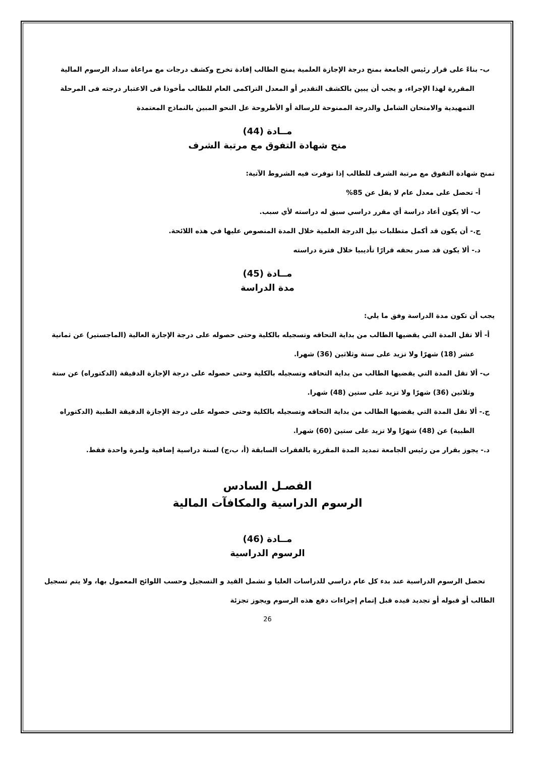ب- بناءً على قرار رئيس الجامعة بمنح درجة الإجازة العلمية يمنح الطالب إفادة تخرج وكشف درجات مع مراعاة سداد الرسوم المالية المقررة لهذا الإجراء، و يجب أن يبين بالكشف التقدير أو المعدل التراكمى العام للطالب مأخوذا فى الاعتبار درجته فى المرحلة التمهيدية والامتحان الشامل والدرجة الممنوحة للرسالة أو الأطروحة عل النحو المبين بالنماذج المعتمدة
مــادة (44)
منح شهادة التفوق مع مرتبة الشرف
تمنح شهادة التفوق مع مرتبة الشرف للطالب إذا توفرت فيه الشروط الآتية:
أ- تحصل على معدل عام لا يقل عن 85%
ب- ألا يكون أعاد دراسة أي مقرر دراسي سبق له دراسته لأي سبب.
ج.- أن يكون قد أكمل متطلبات نيل الدرجة العلمية خلال المدة المنصوص عليها في هذه اللائحة.
د.- ألا يكون قد صدر بحقه قرارًا تأديبيا خلال فترة دراسته
مــادة (45)
مدة الدراسة
يجب أن تكون مدة الدراسة وفق ما يلي:
أ- ألا تقل المدة التي يقضيها الطالب من بداية التحاقه وتسجيله بالكلية وحتى حصوله على درجة الإجازة العالية (الماجستير) عن ثمانية عشر (18) شهرًا ولا تزيد على ستة وثلاثين (36) شهرا.
ب- ألا تقل المدة التي يقضيها الطالب من بداية التحاقه وتسجيله بالكلية وحتى حصوله على درجة الإجازة الدقيقة (الدكتوراه) عن ستة وثلاثين (36) شهرًا ولا تزيد على ستين (48) شهرا.
ج.- ألا تقل المدة التي يقضيها الطالب من بداية التحاقه وتسجيله بالكلية وحتى حصوله على درجة الإجازة الدقيقة الطبية (الدكتوراه الطبية) عن (48) شهرًا ولا تزيد على ستين (60) شهرا.
د.- يجوز بقرار من رئيس الجامعة تمديد المدة المقررة بالفقرات السابقة (أ، ب،ج) لسنة دراسية إضافية ولمرة واحدة فقط.
الفصـل السادس
الرسوم الدراسية والمكافآت المالية
مــادة (46)
الرسوم الدراسية
تحصل الرسوم الدراسية عند بدء كل عام دراسي للدراسات العليا و تشمل القيد و التسجيل وحسب اللوائح المعمول بها، ولا يتم تسجيل الطالب أو قبوله أو تجديد قيده قبل إتمام إجراءات دفع هذه الرسوم ويجوز تجزئة
26